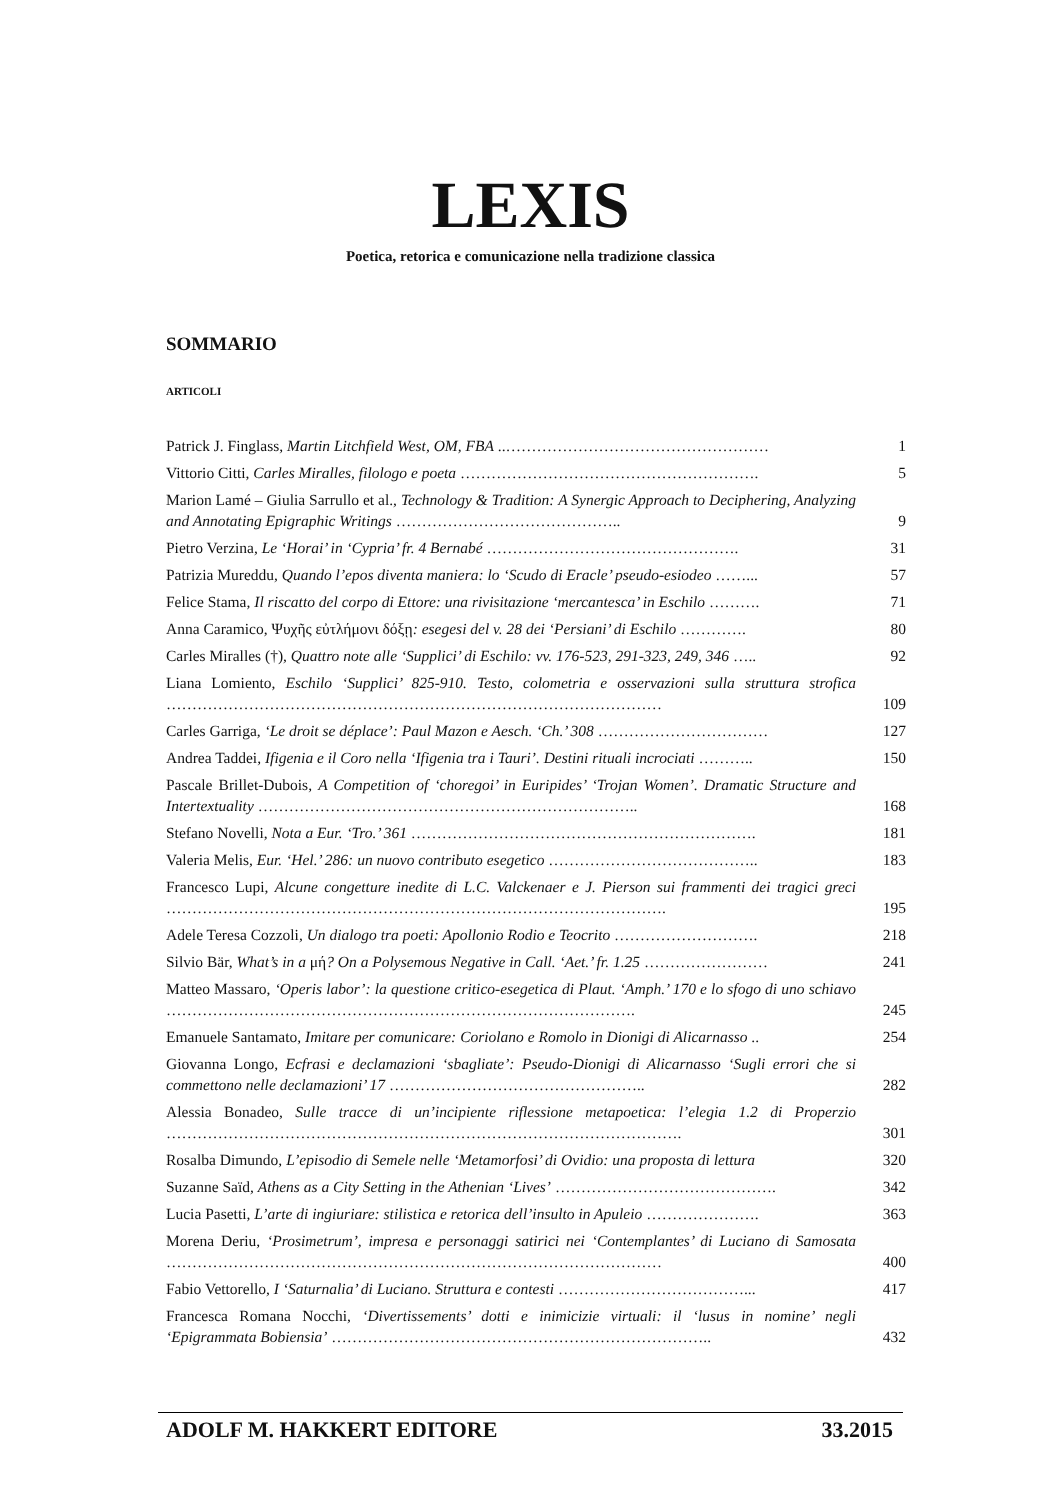LEXIS
Poetica, retorica e comunicazione nella tradizione classica
SOMMARIO
ARTICOLI
Patrick J. Finglass, Martin Litchfield West, OM, FBA ..……………………………………………
1
Vittorio Citti, Carles Miralles, filologo e poeta ………………………………………………….
5
Marion Lamé – Giulia Sarrullo et al., Technology & Tradition: A Synergic Approach to Deciphering, Analyzing and Annotating Epigraphic Writings ……………………………………..
9
Pietro Verzina, Le ‘Horai’ in ‘Cypria’ fr. 4 Bernabé ………………………………………….
31
Patrizia Mureddu, Quando l’epos diventa maniera: lo ‘Scudo di Eracle’ pseudo-esiodeo ……...
57
Felice Stama, Il riscatto del corpo di Ettore: una rivisitazione ‘mercantesca’ in Eschilo ……….
71
Anna Caramico, Ψυχῆς εὐτλήμονι δόξῃ: esegesi del v. 28 dei ‘Persiani’ di Eschilo ………….
80
Carles Miralles (†), Quattro note alle ‘Supplici’ di Eschilo: vv. 176-523, 291-323, 249, 346 …..
92
Liana Lomiento, Eschilo ‘Supplici’ 825-910. Testo, colometria e osservazioni sulla struttura strofica ……………………………………………………………………………………
109
Carles Garriga, ‘Le droit se déplace’: Paul Mazon e Aesch. ‘Ch.’ 308 ……………………………
127
Andrea Taddei, Ifigenia e il Coro nella ‘Ifigenia tra i Tauri’. Destini rituali incrociati ………..
150
Pascale Brillet-Dubois, A Competition of ‘choregoi’ in Euripides’ ‘Trojan Women’. Dramatic Structure and Intertextuality ………………………………………………………………..
168
Stefano Novelli, Nota a Eur. ‘Tro.’ 361 ………………………………………………………….
181
Valeria Melis, Eur. ‘Hel.’ 286: un nuovo contributo esegetico …………………………………..
183
Francesco Lupi, Alcune congetture inedite di L.C. Valckenaer e J. Pierson sui frammenti dei tragici greci …………………………………………………………………………………….
195
Adele Teresa Cozzoli, Un dialogo tra poeti: Apollonio Rodio e Teocrito ……………………….
218
Silvio Bär, What’s in a μή? On a Polysemous Negative in Call. ‘Aet.’ fr. 1.25 ……………………
241
Matteo Massaro, ‘Operis labor’: la questione critico-esegetica di Plaut. ‘Amph.’ 170 e lo sfogo di uno schiavo ……………………………………………………………………………….
245
Emanuele Santamato, Imitare per comunicare: Coriolano e Romolo in Dionigi di Alicarnasso ..
254
Giovanna Longo, Ecfrasi e declamazioni ‘sbagliate’: Pseudo-Dionigi di Alicarnasso ‘Sugli errori che si commettono nelle declamazioni’ 17 …………………………………………..
282
Alessia Bonadeo, Sulle tracce di un’incipiente riflessione metapoetica: l’elegia 1.2 di Properzio ……………………………………………………………………………………….
301
Rosalba Dimundo, L’episodio di Semele nelle ‘Metamorfosi’ di Ovidio: una proposta di lettura
320
Suzanne Saïd, Athens as a City Setting in the Athenian ‘Lives’ …………………………………….
342
Lucia Pasetti, L’arte di ingiuriare: stilistica e retorica dell’insulto in Apuleio ………………….
363
Morena Deriu, ‘Prosimetrum’, impresa e personaggi satirici nei ‘Contemplantes’ di Luciano di Samosata ……………………………………………………………………………………
400
Fabio Vettorello, I ‘Saturnalia’ di Luciano. Struttura e contesti ………………………………...
417
Francesca Romana Nocchi, ‘Divertissements’ dotti e inimicizie virtuali: il ‘lusus in nomine’ negli ‘Epigrammata Bobiensia’ ………………………………………………………………..
432
ADOLF M. HAKKERT EDITORE 33.2015